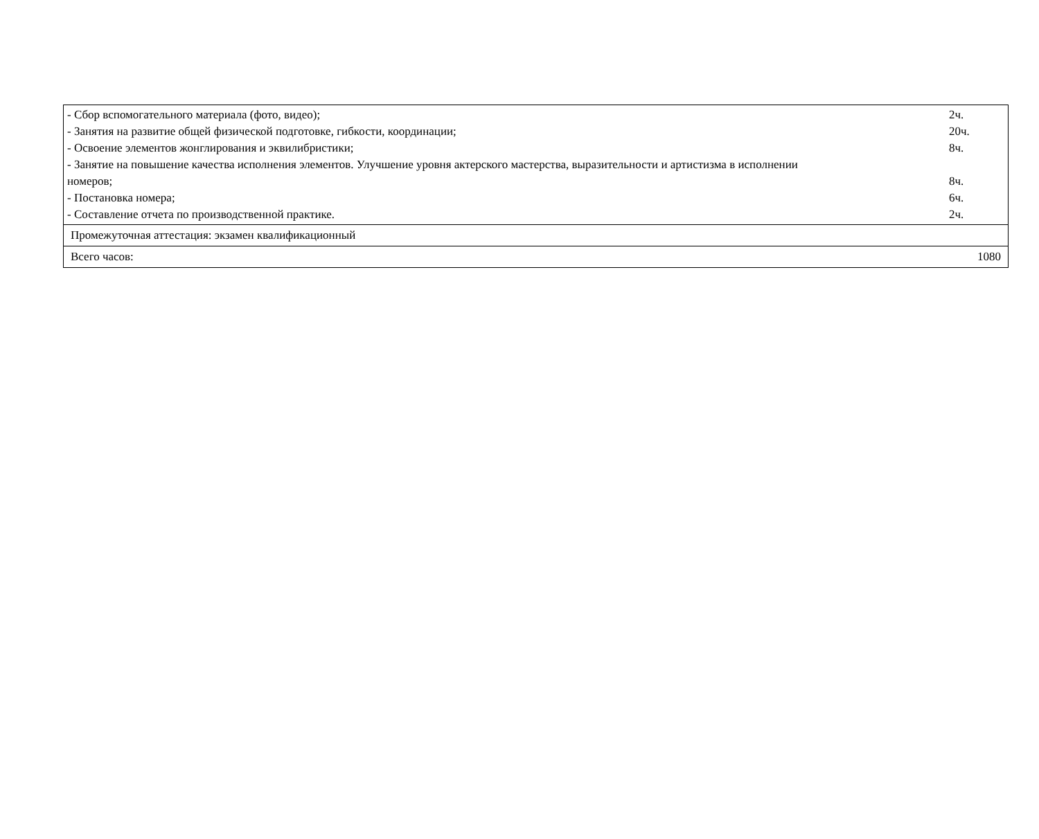| - Сбор вспомогательного материала (фото, видео); 2ч. - Занятия на развитие общей физической подготовке, гибкости, координации; 20ч. - Освоение элементов жонглирования и эквилибристики; 8ч. - Занятие на повышение качества исполнения элементов. Улучшение уровня актерского мастерства, выразительности и артистизма в исполнении номеров; 8ч. - Постановка номера; 6ч. - Составление отчета по производственной практике. 2ч. |
| Промежуточная аттестация: экзамен квалификационный |
| Всего часов: 1080 |